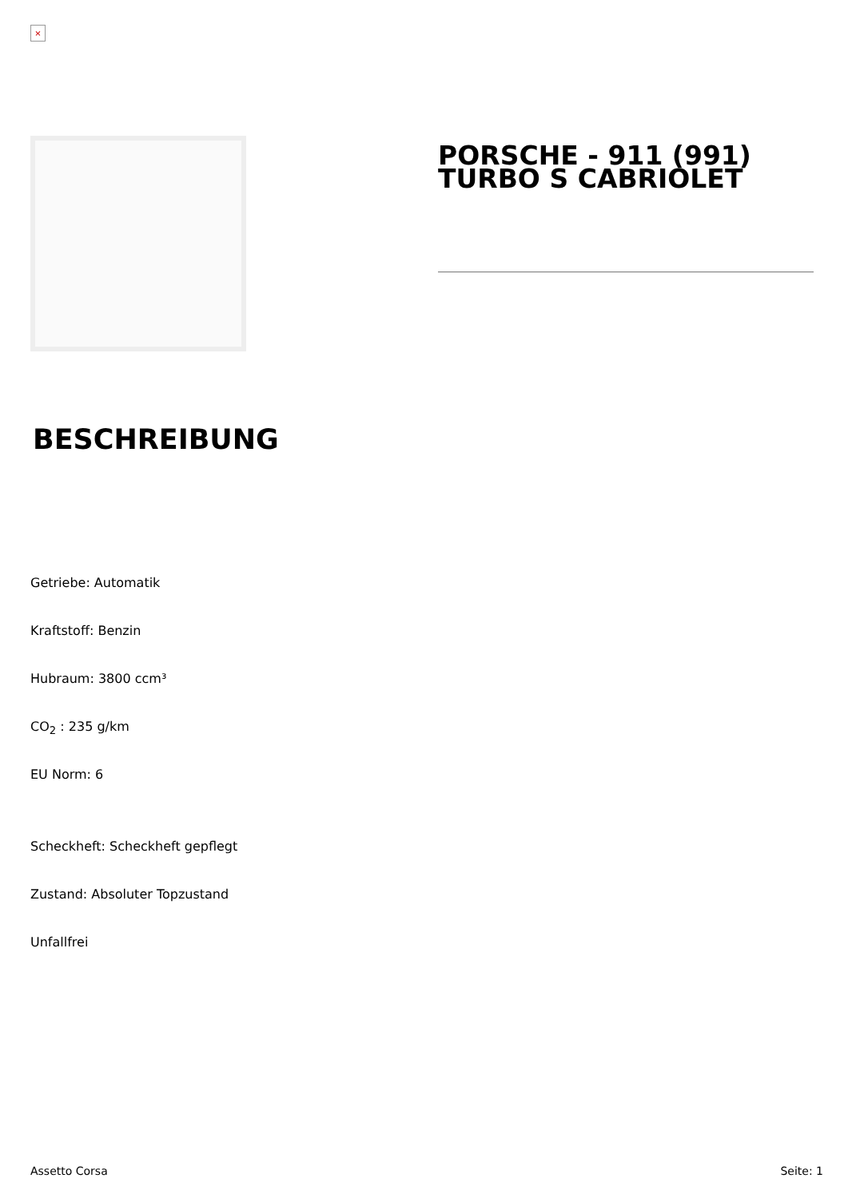×
PORSCHE - 911 (991) TURBO S CABRIOLET
BESCHREIBUNG
Getriebe: Automatik
Kraftstoff: Benzin
Hubraum: 3800 ccm³
CO<sub>2</sub> : 235 g/km
EU Norm: 6
Scheckheft: Scheckheft gepflegt
Zustand: Absoluter Topzustand
Unfallfrei
Assetto Corsa Seite: 1